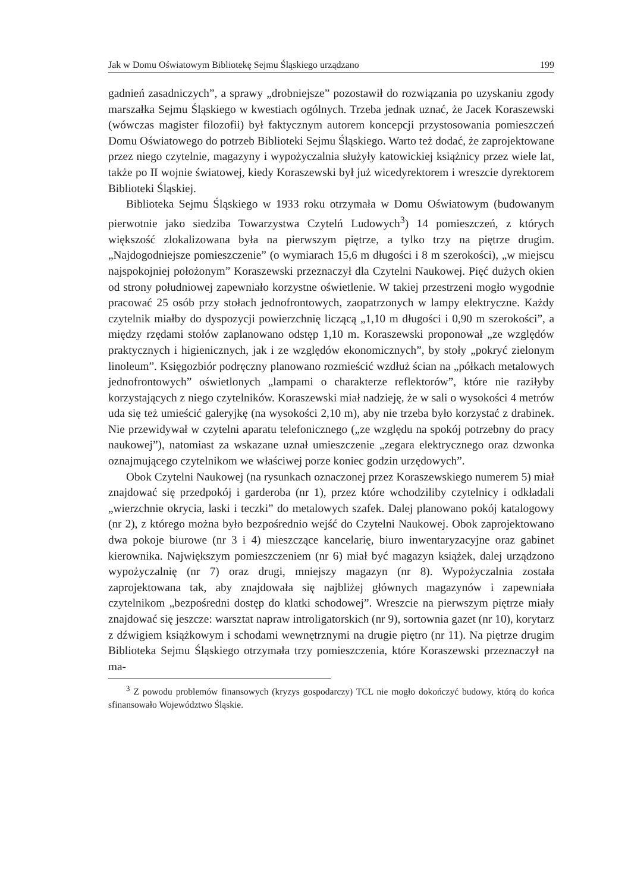Jak w Domu Oświatowym Bibliotekę Sejmu Śląskiego urządzano 199
gadnień zasadniczych”, a sprawy „drobniejsze” pozostawił do rozwiązania po uzyskaniu zgody marszałka Sejmu Śląskiego w kwestiach ogólnych. Trzeba jednak uznać, że Jacek Koraszewski (wówczas magister filozofii) był faktycznym autorem koncepcji przystosowania pomieszczeń Domu Oświatowego do potrzeb Biblioteki Sejmu Śląskiego. Warto też dodać, że zaprojektowane przez niego czytelnie, magazyny i wypożyczalnia służyły katowickiej książnicy przez wiele lat, także po II wojnie światowej, kiedy Koraszewski był już wicedyrektorem i wreszcie dyrektorem Biblioteki Śląskiej.
Biblioteka Sejmu Śląskiego w 1933 roku otrzymała w Domu Oświatowym (budowanym pierwotnie jako siedziba Towarzystwa Czytelń Ludowych<sup>3</sup>) 14 pomieszczeń, z których większość zlokalizowana była na pierwszym piętrze, a tylko trzy na piętrze drugim. „Najdogodniejsze pomieszczenie” (o wymiarach 15,6 m długości i 8 m szerokości), „w miejscu najspokojniej położonym” Koraszewski przeznaczył dla Czytelni Naukowej. Pięć dużych okien od strony południowej zapewniało korzystne oświetlenie. W takiej przestrzeni mogło wygodnie pracować 25 osób przy stołach jednofrontowych, zaopatrzonych w lampy elektryczne. Każdy czytelnik miałby do dyspozycji powierzchnię liczącą „1,10 m długości i 0,90 m szerokości”, a między rzędami stołów zaplanowano odstęp 1,10 m. Koraszewski proponował „ze względów praktycznych i higienicznych, jak i ze względów ekonomicznych”, by stoły „pokryć zielonym linoleum”. Księgozbiór podręczny planowano rozmieścić wzdłuż ścian na „półkach metalowych jednofrontowych” oświetlonych „lampami o charakterze reflektorów”, które nie raziłyby korzystających z niego czytelników. Koraszewski miał nadzieję, że w sali o wysokości 4 metrów uda się też umieścić galeryjkę (na wysokości 2,10 m), aby nie trzeba było korzystać z drabinek. Nie przewidywał w czytelni aparatu telefonicznego („ze względu na spokój potrzebny do pracy naukowej”), natomiast za wskazane uznał umieszczenie „zegara elektrycznego oraz dzwonka oznajmującego czytelnikom we właściwej porze koniec godzin urzędowych”.
Obok Czytelni Naukowej (na rysunkach oznaczonej przez Koraszewskiego numerem 5) miał znajdować się przedpokój i garderoba (nr 1), przez które wchodziliby czytelnicy i odkładali „wierzchnie okrycia, laski i teczki” do metalowych szafek. Dalej planowano pokój katalogowy (nr 2), z którego można było bezpośrednio wejść do Czytelni Naukowej. Obok zaprojektowano dwa pokoje biurowe (nr 3 i 4) mieszczące kancelarię, biuro inwentaryzacyjne oraz gabinet kierownika. Największym pomieszczeniem (nr 6) miał być magazyn książek, dalej urządzono wypożyczalnię (nr 7) oraz drugi, mniejszy magazyn (nr 8). Wypożyczalnia została zaprojektowana tak, aby znajdowała się najbliżej głównych magazynów i zapewniała czytelnikom „bezpośredni dostęp do klatki schodowej”. Wreszcie na pierwszym piętrze miały znajdować się jeszcze: warsztat napraw introligatorskich (nr 9), sortownia gazet (nr 10), korytarz z dźwigiem książkowym i schodami wewnętrznymi na drugie piętro (nr 11). Na piętrze drugim Biblioteka Sejmu Śląskiego otrzymała trzy pomieszczenia, które Koraszewski przeznaczył na ma-
<sup>3</sup> Z powodu problemów finansowych (kryzys gospodarczy) TCL nie mogło dokończyć budowy, którą do końca sfinansowało Województwo Śląskie.